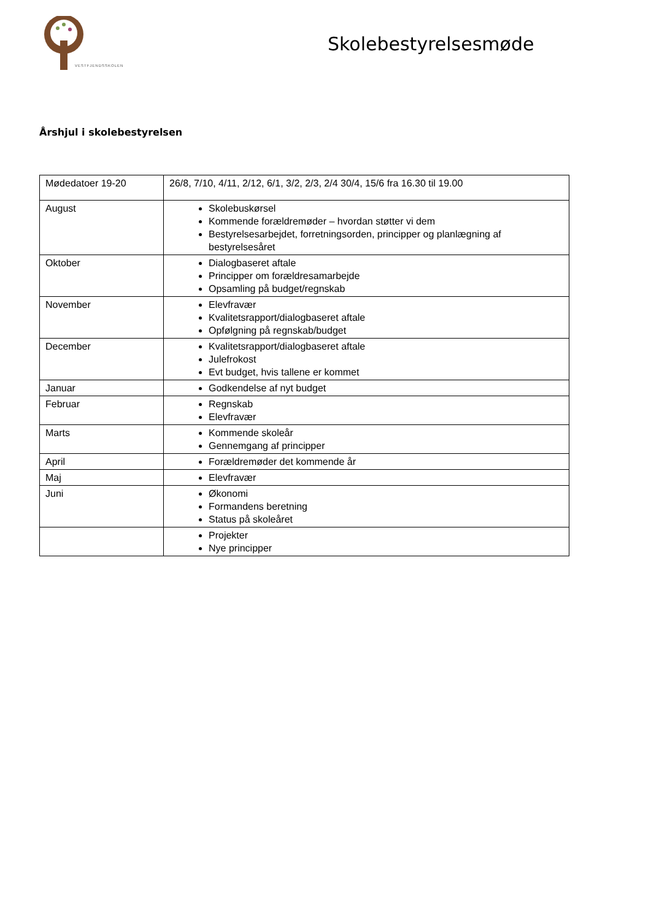VESTFJENDSSKOLEN
Skolebestyrelsesmøde
Årshjul i skolebestyrelsen
| Mødedatoer 19-20 | 26/8, 7/10, 4/11, 2/12, 6/1, 3/2, 2/3, 2/4 30/4, 15/6 fra 16.30 til 19.00 |
| August | Skolebuskørsel Kommende forældremøder – hvordan støtter vi dem Bestyrelsesarbejdet, forretningsorden, principper og planlægning af bestyrelsesåret |
| Oktober | Dialogbaseret aftale Principper om forældresamarbejde Opsamling på budget/regnskab |
| November | Elevfravær Kvalitetsrapport/dialogbaseret aftale Opfølgning på regnskab/budget |
| December | Kvalitetsrapport/dialogbaseret aftale Julefrokost Evt budget, hvis tallene er kommet |
| Januar | Godkendelse af nyt budget |
| Februar | Regnskab Elevfravær |
| Marts | Kommende skoleår Gennemgang af principper |
| April | Forældremøder det kommende år |
| Maj | Elevfravær |
| Juni | Økonomi Formandens beretning Status på skoleåret |
| | Projekter Nye principper |